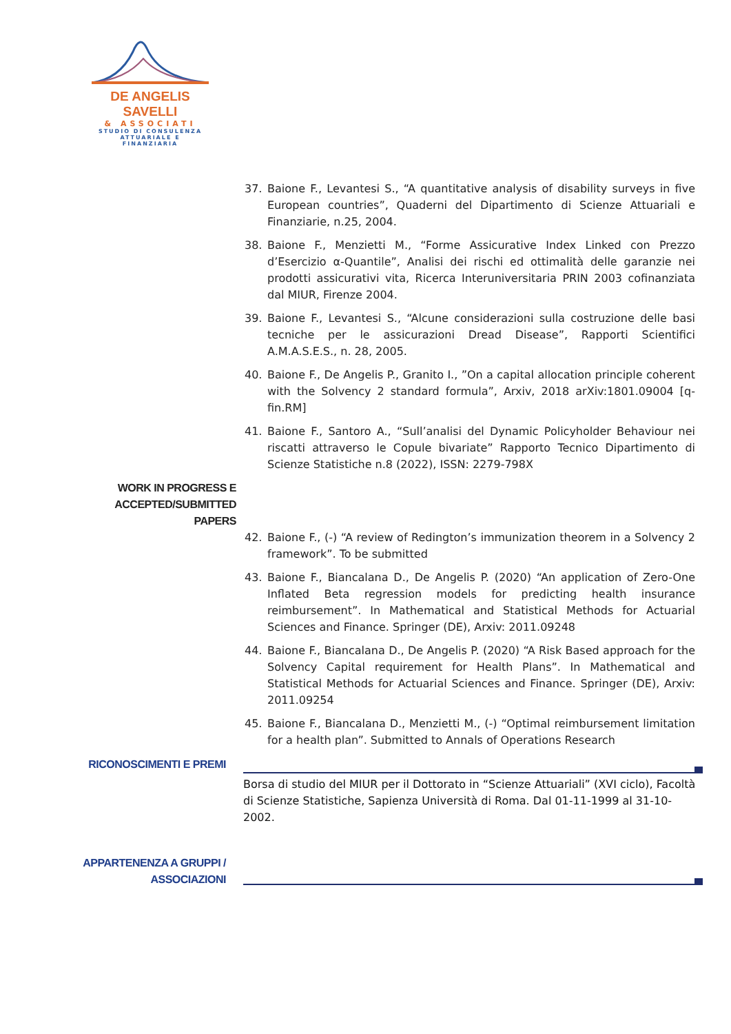DE ANGELIS SAVELLI
& ASSOCIATI
STUDIO DI CONSULENZA
ATTUARIALE E FINANZIARIA
37. Baione F., Levantesi S., “A quantitative analysis of disability surveys in five European countries”, Quaderni del Dipartimento di Scienze Attuariali e Finanziarie, n.25, 2004.
38. Baione F., Menzietti M., “Forme Assicurative Index Linked con Prezzo d’Esercizio α-Quantile”, Analisi dei rischi ed ottimalità delle garanzie nei prodotti assicurativi vita, Ricerca Interuniversitaria PRIN 2003 cofinanziata dal MIUR, Firenze 2004.
39. Baione F., Levantesi S., “Alcune considerazioni sulla costruzione delle basi tecniche per le assicurazioni Dread Disease”, Rapporti Scientifici A.M.A.S.E.S., n. 28, 2005.
40. Baione F., De Angelis P., Granito I., ”On a capital allocation principle coherent with the Solvency 2 standard formula”, Arxiv, 2018 arXiv:1801.09004 [q-fin.RM]
41. Baione F., Santoro A., “Sull’analisi del Dynamic Policyholder Behaviour nei riscatti attraverso le Copule bivariate” Rapporto Tecnico Dipartimento di Scienze Statistiche n.8 (2022), ISSN: 2279-798X
WORK IN PROGRESS E
ACCEPTED/SUBMITTED
PAPERS
42. Baione F., (-) “A review of Redington’s immunization theorem in a Solvency 2 framework”. To be submitted
43. Baione F., Biancalana D., De Angelis P. (2020) “An application of Zero-One Inflated Beta regression models for predicting health insurance reimbursement”. In Mathematical and Statistical Methods for Actuarial Sciences and Finance. Springer (DE), Arxiv: 2011.09248
44. Baione F., Biancalana D., De Angelis P. (2020) “A Risk Based approach for the Solvency Capital requirement for Health Plans”. In Mathematical and Statistical Methods for Actuarial Sciences and Finance. Springer (DE), Arxiv: 2011.09254
45. Baione F., Biancalana D., Menzietti M., (-) “Optimal reimbursement limitation for a health plan”. Submitted to Annals of Operations Research
RICONOSCIMENTI E PREMI
Borsa di studio del MIUR per il Dottorato in “Scienze Attuariali” (XVI ciclo), Facoltà di Scienze Statistiche, Sapienza Università di Roma. Dal 01-11-1999 al 31-10-2002.
APPARTENENZA A GRUPPI /
ASSOCIAZIONI